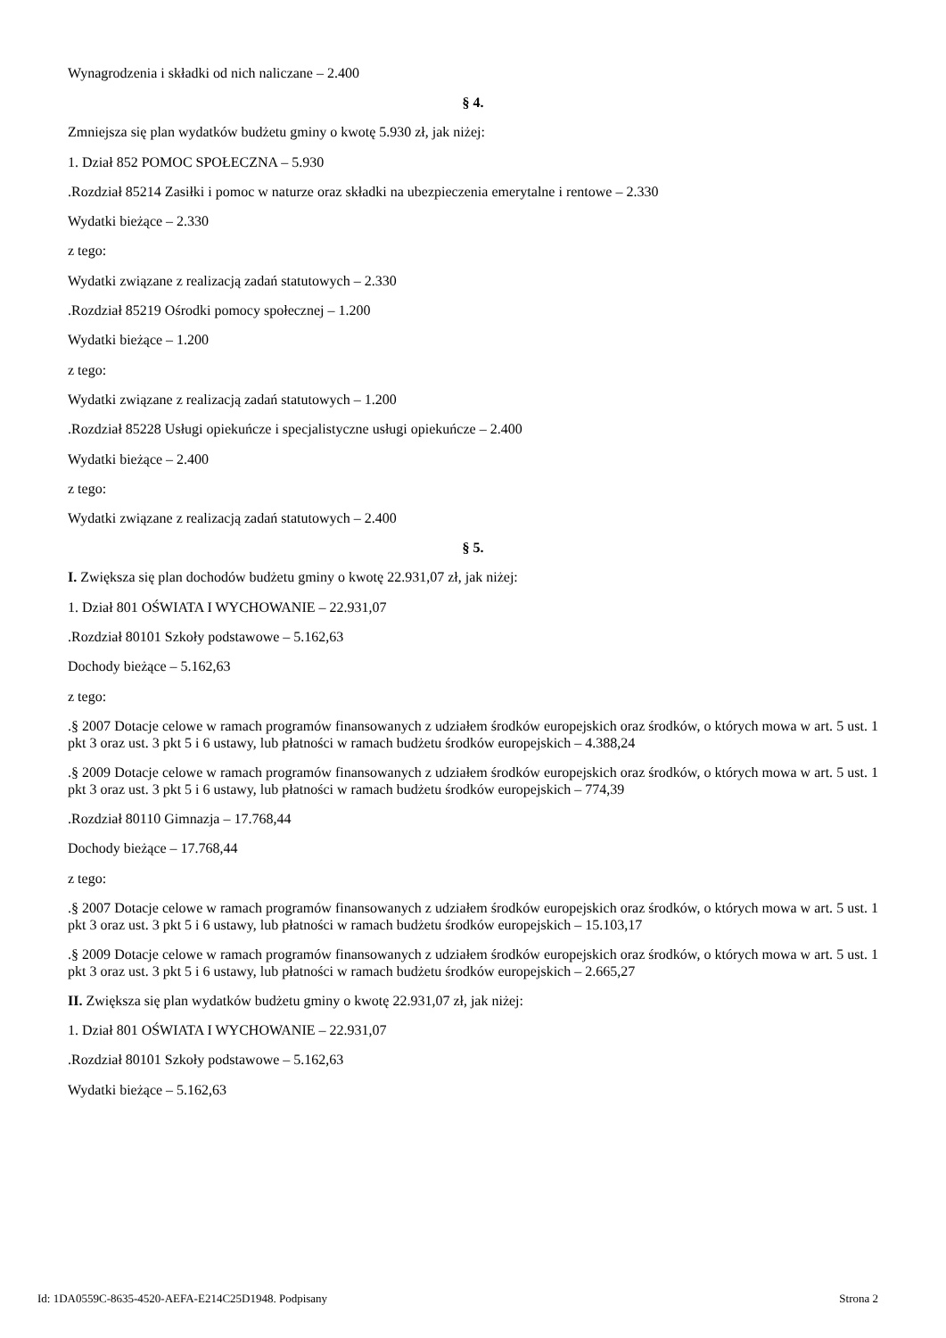Wynagrodzenia i składki od nich naliczane – 2.400
§ 4.
Zmniejsza się plan wydatków budżetu gminy o kwotę 5.930 zł, jak niżej:
1. Dział 852 POMOC SPOŁECZNA – 5.930
.Rozdział 85214 Zasiłki i pomoc w naturze oraz składki na ubezpieczenia emerytalne i rentowe – 2.330
Wydatki bieżące – 2.330
z tego:
Wydatki związane z realizacją zadań statutowych – 2.330
.Rozdział 85219 Ośrodki pomocy społecznej – 1.200
Wydatki bieżące – 1.200
z tego:
Wydatki związane z realizacją zadań statutowych – 1.200
.Rozdział 85228 Usługi opiekuńcze i specjalistyczne usługi opiekuńcze – 2.400
Wydatki bieżące – 2.400
z tego:
Wydatki związane z realizacją zadań statutowych – 2.400
§ 5.
I. Zwiększa się plan dochodów budżetu gminy o kwotę 22.931,07 zł, jak niżej:
1. Dział 801 OŚWIATA I WYCHOWANIE – 22.931,07
.Rozdział 80101 Szkoły podstawowe – 5.162,63
Dochody bieżące – 5.162,63
z tego:
.§ 2007 Dotacje celowe w ramach programów finansowanych z udziałem środków europejskich oraz środków, o których mowa w art. 5 ust. 1 pkt 3 oraz ust. 3 pkt 5 i 6 ustawy, lub płatności w ramach budżetu środków europejskich – 4.388,24
.§ 2009 Dotacje celowe w ramach programów finansowanych z udziałem środków europejskich oraz środków, o których mowa w art. 5 ust. 1 pkt 3 oraz ust. 3 pkt 5 i 6 ustawy, lub płatności w ramach budżetu środków europejskich – 774,39
.Rozdział 80110 Gimnazja – 17.768,44
Dochody bieżące – 17.768,44
z tego:
.§ 2007 Dotacje celowe w ramach programów finansowanych z udziałem środków europejskich oraz środków, o których mowa w art. 5 ust. 1 pkt 3 oraz ust. 3 pkt 5 i 6 ustawy, lub płatności w ramach budżetu środków europejskich – 15.103,17
.§ 2009 Dotacje celowe w ramach programów finansowanych z udziałem środków europejskich oraz środków, o których mowa w art. 5 ust. 1 pkt 3 oraz ust. 3 pkt 5 i 6 ustawy, lub płatności w ramach budżetu środków europejskich – 2.665,27
II. Zwiększa się plan wydatków budżetu gminy o kwotę 22.931,07 zł, jak niżej:
1. Dział 801 OŚWIATA I WYCHOWANIE – 22.931,07
.Rozdział 80101 Szkoły podstawowe – 5.162,63
Wydatki bieżące – 5.162,63
Id: 1DA0559C-8635-4520-AEFA-E214C25D1948. Podpisany Strona 2